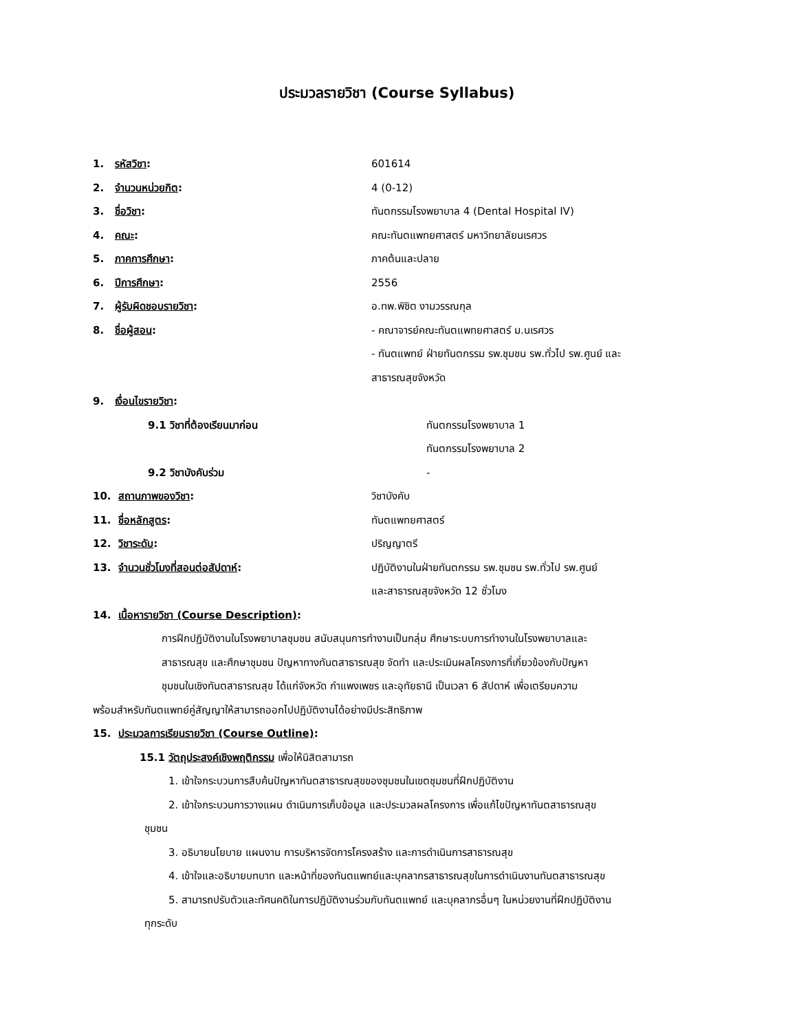ประมวลรายวิชา (Course Syllabus)
1. รหัสวิชา: 601614
2. จำนวนหน่วยกิต: 4 (0-12)
3. ชื่อวิชา: ทันตกรรมโรงพยาบาล 4 (Dental Hospital IV)
4. คณะ: คณะทันตแพทยศาสตร์ มหาวิทยาลัยนเรศวร
5. ภาคการศึกษา: ภาคต้นและปลาย
6. ปีการศึกษา: 2556
7. ผู้รับผิดชอบรายวิชา: อ.ทพ.พิชิต งามวรรณกุล
8. ชื่อผู้สอน: - คณาจารย์คณะทันตแพทยศาสตร์ ม.นเรศวร
- ทันตแพทย์ ฝ่ายทันตกรรม รพ.ชุมชน รพ.ทั่วไป รพ.ศูนย์ และ
สาธารณสุขจังหวัด
9. เงื่อนไขรายวิชา:
9.1 วิชาที่ต้องเรียนมาก่อน ทันตกรรมโรงพยาบาล 1
ทันตกรรมโรงพยาบาล 2
9.2 วิชาบังคับร่วม -
10. สถานภาพของวิชา: วิชาบังคับ
11. ชื่อหลักสูตร: ทันตแพทยศาสตร์
12. วิชาระดับ: ปริญญาตรี
13. จำนวนชั่วโมงที่สอนต่อสัปดาห์: ปฏิบัติงานในฝ่ายทันตกรรม รพ.ชุมชน รพ.ทั่วไป รพ.ศูนย์
และสาธารณสุขจังหวัด 12 ชั่วโมง
14. เนื้อหารายวิชา (Course Description):
การฝึกปฏิบัติงานในโรงพยาบาลชุมชน สนับสนุนการทำงานเป็นกลุ่ม ศึกษาระบบการทำงานในโรงพยาบาลและ
สาธารณสุข และศึกษาชุมชน ปัญหาทางทันตสาธารณสุข จัดทำ และประเมินผลโครงการที่เกี่ยวข้องกับปัญหา
ชุมชนในเชิงทันตสาธารณสุข ได้แก่จังหวัด กำแพงเพชร และอุทัยธานี เป็นเวลา 6 สัปดาห์ เพื่อเตรียมความ
พร้อมสำหรับทันตแพทย์คู่สัญญาให้สามารถออกไปปฏิบัติงานได้อย่างมีประสิทธิภาพ
15. ประมวลการเรียนรายวิชา (Course Outline):
15.1 วัตถุประสงค์เชิงพฤติกรรม เพื่อให้นิสิตสามารถ
1. เข้าใจกระบวนการสืบค้นปัญหาทันตสาธารณสุขของชุมชนในเขตชุมชนที่ฝึกปฏิบัติงาน
2. เข้าใจกระบวนการวางแผน ดำเนินการเก็บข้อมูล และประมวลผลโครงการ เพื่อแก้ไขปัญหาทันตสาธารณสุข
ชุมชน
3. อธิบายนโยบาย แผนงาน การบริหารจัดการโครงสร้าง และการดำเนินการสาธารณสุข
4. เข้าใจและอธิบายบทบาท และหน้าที่ของทันตแพทย์และบุคลากรสาธารณสุขในการดำเนินงานทันตสาธารณสุข
5. สามารถปรับตัวและทัศนคติในการปฏิบัติงานร่วมกับทันตแพทย์ และบุคลากรอื่นๆ ในหน่วยงานที่ฝึกปฏิบัติงาน
ทุกระดับ